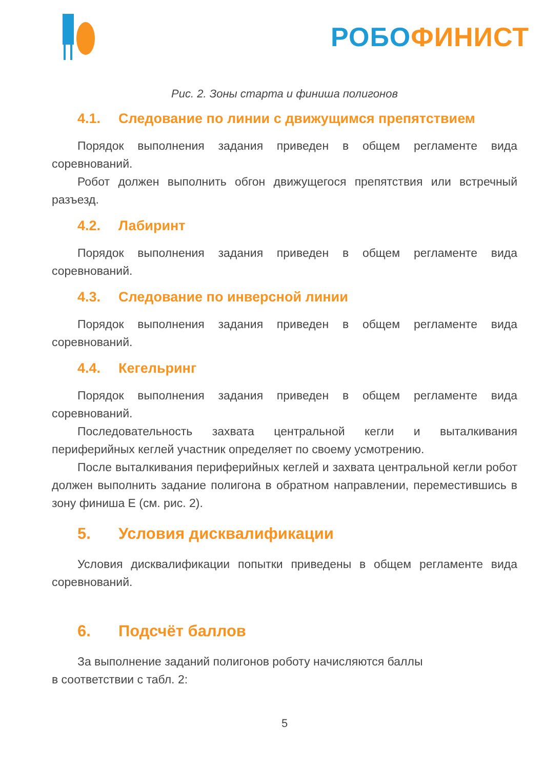РОБО ФИНИСТ
Рис. 2. Зоны старта и финиша полигонов
4.1. Следование по линии с движущимся препятствием
Порядок выполнения задания приведен в общем регламенте вида соревнований.
Робот должен выполнить обгон движущегося препятствия или встречный разъезд.
4.2. Лабиринт
Порядок выполнения задания приведен в общем регламенте вида соревнований.
4.3. Следование по инверсной линии
Порядок выполнения задания приведен в общем регламенте вида соревнований.
4.4. Кегельринг
Порядок выполнения задания приведен в общем регламенте вида соревнований.
Последовательность захвата центральной кегли и выталкивания периферийных кеглей участник определяет по своему усмотрению.
После выталкивания периферийных кеглей и захвата центральной кегли робот должен выполнить задание полигона в обратном направлении, переместившись в зону финиша E (см. рис. 2).
5. Условия дисквалификации
Условия дисквалификации попытки приведены в общем регламенте вида соревнований.
6. Подсчёт баллов
За выполнение заданий полигонов роботу начисляются баллы
в соответствии с табл. 2:
5